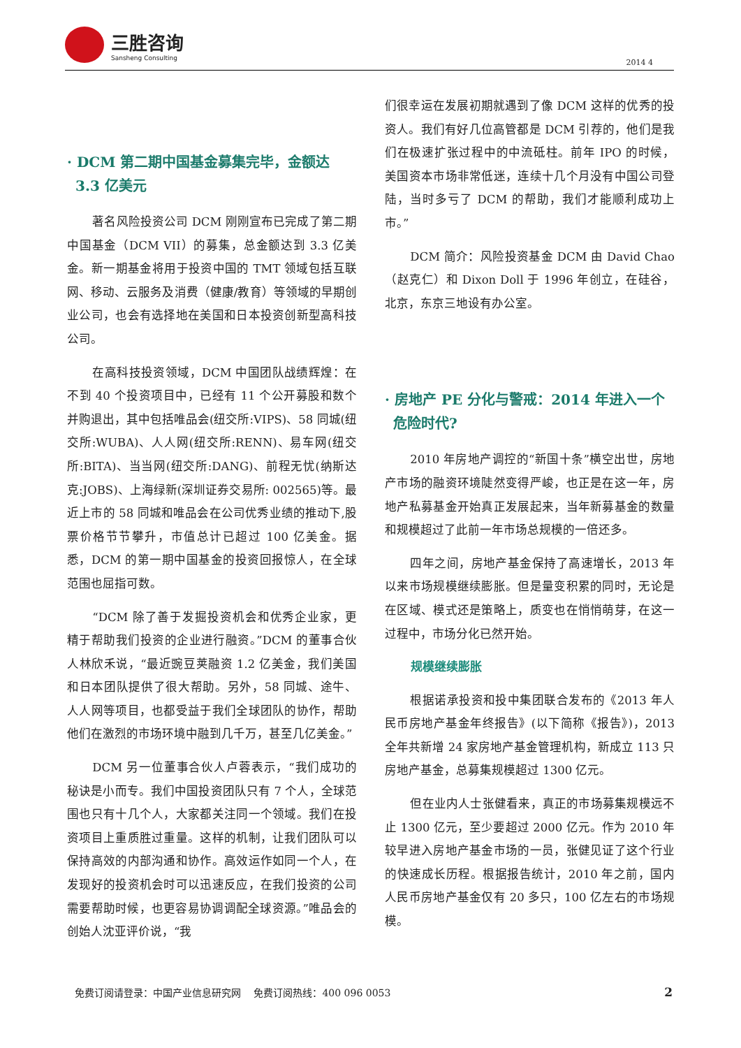三胜咨询
Sansheng Consulting
2014 4
· DCM 第二期中国基金募集完毕，金额达 3.3 亿美元
著名风险投资公司 DCM 刚刚宣布已完成了第二期中国基金（DCM VII）的募集，总金额达到 3.3 亿美金。新一期基金将用于投资中国的 TMT 领域包括互联网、移动、云服务及消费（健康/教育）等领域的早期创业公司，也会有选择地在美国和日本投资创新型高科技公司。
在高科技投资领域，DCM 中国团队战绩辉煌：在不到 40 个投资项目中，已经有 11 个公开募股和数个并购退出，其中包括唯品会(纽交所:VIPS)、58 同城(纽交所:WUBA)、人人网(纽交所:RENN)、易车网(纽交所:BITA)、当当网(纽交所:DANG)、前程无忧(纳斯达克:JOBS)、上海绿新(深圳证券交易所: 002565)等。最近上市的 58 同城和唯品会在公司优秀业绩的推动下,股票价格节节攀升，市值总计已超过 100 亿美金。据悉，DCM 的第一期中国基金的投资回报惊人，在全球范围也屈指可数。
“DCM 除了善于发掘投资机会和优秀企业家，更精于帮助我们投资的企业进行融资。”DCM 的董事合伙人林欣禾说，“最近豌豆荚融资 1.2 亿美金，我们美国和日本团队提供了很大帮助。另外，58 同城、途牛、人人网等项目，也都受益于我们全球团队的协作，帮助他们在激烈的市场环境中融到几千万，甚至几亿美金。”
DCM 另一位董事合伙人卢蓉表示，“我们成功的秘诀是小而专。我们中国投资团队只有 7 个人，全球范围也只有十几个人，大家都关注同一个领域。我们在投资项目上重质胜过重量。这样的机制，让我们团队可以保持高效的内部沟通和协作。高效运作如同一个人，在发现好的投资机会时可以迅速反应，在我们投资的公司需要帮助时候，也更容易协调调配全球资源。”唯品会的创始人沈亚评价说，“我
们很幸运在发展初期就遇到了像 DCM 这样的优秀的投资人。我们有好几位高管都是 DCM 引荐的，他们是我们在极速扩张过程中的中流砥柱。前年 IPO 的时候，美国资本市场非常低迷，连续十几个月没有中国公司登陆，当时多亏了 DCM 的帮助，我们才能顺利成功上市。”
DCM 简介：风险投资基金 DCM 由 David Chao（赵克仁）和 Dixon Doll 于 1996 年创立，在硅谷，北京，东京三地设有办公室。
· 房地产 PE 分化与警戒：2014 年进入一个危险时代?
2010 年房地产调控的“新国十条”横空出世，房地产市场的融资环境陡然变得严峻，也正是在这一年，房地产私募基金开始真正发展起来，当年新募基金的数量和规模超过了此前一年市场总规模的一倍还多。
四年之间，房地产基金保持了高速增长，2013 年以来市场规模继续膨胀。但是量变积累的同时，无论是在区域、模式还是策略上，质变也在悄悄萌芽，在这一过程中，市场分化已然开始。
规模继续膨胀
根据诺承投资和投中集团联合发布的《2013 年人民币房地产基金年终报告》(以下简称《报告》)，2013 全年共新增 24 家房地产基金管理机构，新成立 113 只房地产基金，总募集规模超过 1300 亿元。
但在业内人士张健看来，真正的市场募集规模远不止 1300 亿元，至少要超过 2000 亿元。作为 2010 年较早进入房地产基金市场的一员，张健见证了这个行业的快速成长历程。根据报告统计，2010 年之前，国内人民币房地产基金仅有 20 多只，100 亿左右的市场规模。
免费订阅请登录：中国产业信息研究网　 免费订阅热线：400 096 0053 2